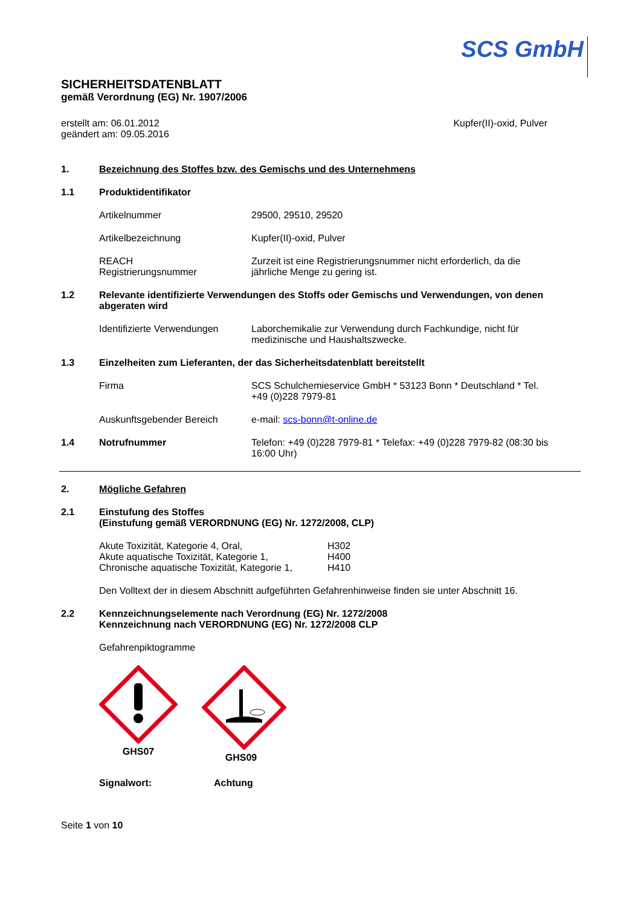SCS GmbH
SICHERHEITSDATENBLATT
gemäß Verordnung (EG) Nr. 1907/2006
erstellt am: 06.01.2012
geändert am: 09.05.2016
Kupfer(II)-oxid, Pulver
1. Bezeichnung des Stoffes bzw. des Gemischs und des Unternehmens
1.1 Produktidentifikator
Artikelnummer 29500, 29510, 29520
Artikelbezeichnung Kupfer(II)-oxid, Pulver
REACH
Registrierungsnummer Zurzeit ist eine Registrierungsnummer nicht erforderlich, da die jährliche Menge zu gering ist.
1.2 Relevante identifizierte Verwendungen des Stoffs oder Gemischs und Verwendungen, von denen abgeraten wird
Identifizierte Verwendungen Laborchemikalie zur Verwendung durch Fachkundige, nicht für medizinische und Haushaltszwecke.
1.3 Einzelheiten zum Lieferanten, der das Sicherheitsdatenblatt bereitstellt
Firma SCS Schulchemieservice GmbH * 53123 Bonn * Deutschland * Tel. +49 (0)228 7979-81
Auskunftsgebender Bereich e-mail: scs-bonn@t-online.de
1.4 Notrufnummer Telefon: +49 (0)228 7979-81 * Telefax: +49 (0)228 7979-82 (08:30 bis 16:00 Uhr)
2. Mögliche Gefahren
2.1 Einstufung des Stoffes
(Einstufung gemäß VERORDNUNG (EG) Nr. 1272/2008, CLP)
Akute Toxizität, Kategorie 4, Oral,
Akute aquatische Toxizität, Kategorie 1,
Chronische aquatische Toxizität, Kategorie 1, H302
H400
H410
Den Volltext der in diesem Abschnitt aufgeführten Gefahrenhinweise finden sie unter Abschnitt 16.
2.2 Kennzeichnungselemente nach Verordnung (EG) Nr. 1272/2008
Kennzeichnung nach VERORDNUNG (EG) Nr. 1272/2008 CLP
Gefahrenpiktogramme
GHS07
GHS09
Signalwort: Achtung
Seite 1 von 10